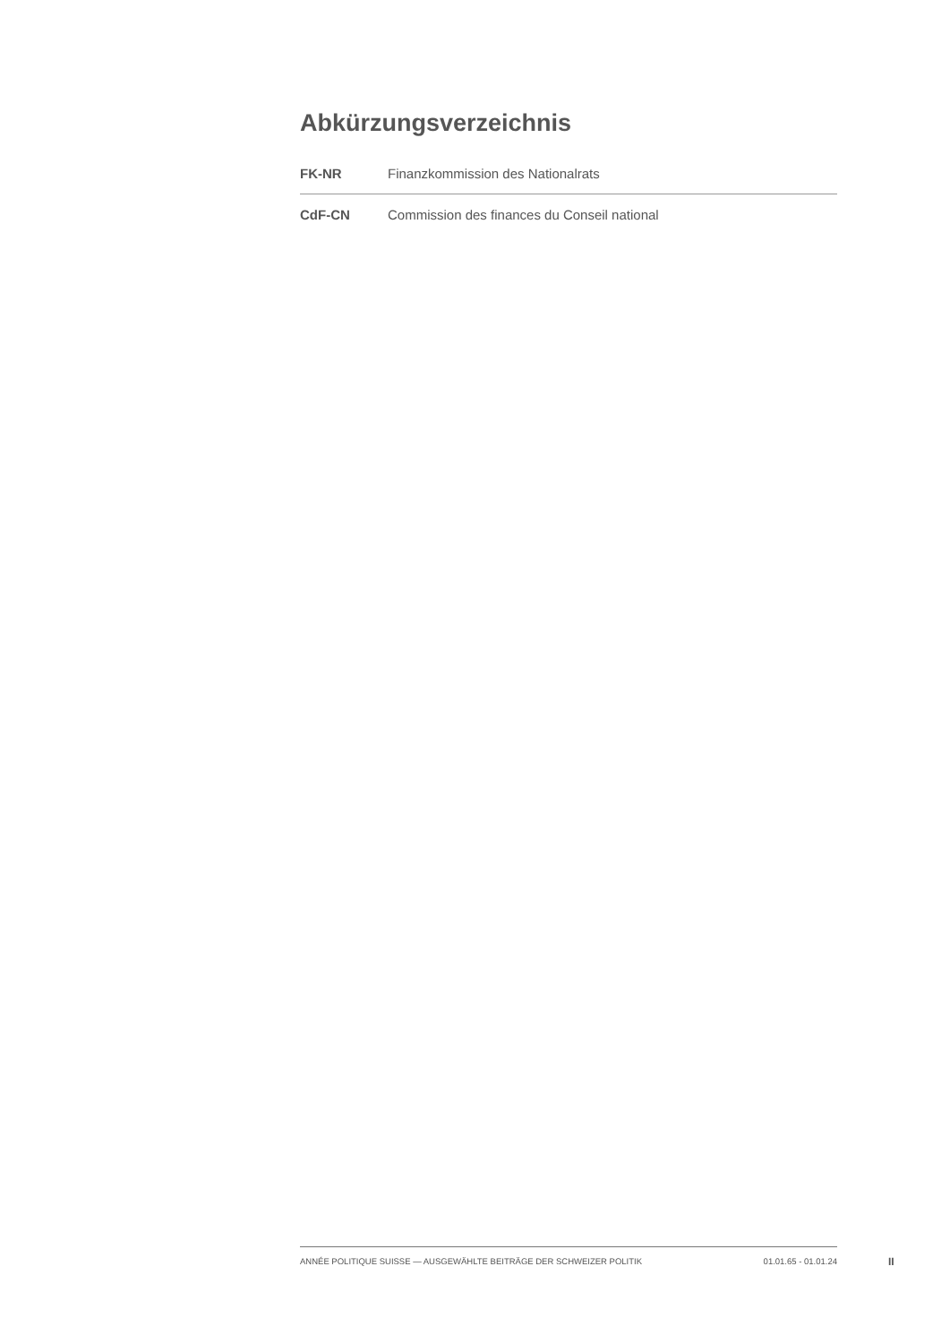Abkürzungsverzeichnis
| FK-NR | Finanzkommission des Nationalrats |
| CdF-CN | Commission des finances du Conseil national |
ANNÉE POLITIQUE SUISSE — AUSGEWÄHLTE BEITRÄGE DER SCHWEIZER POLITIK 01.01.65 - 01.01.24
II